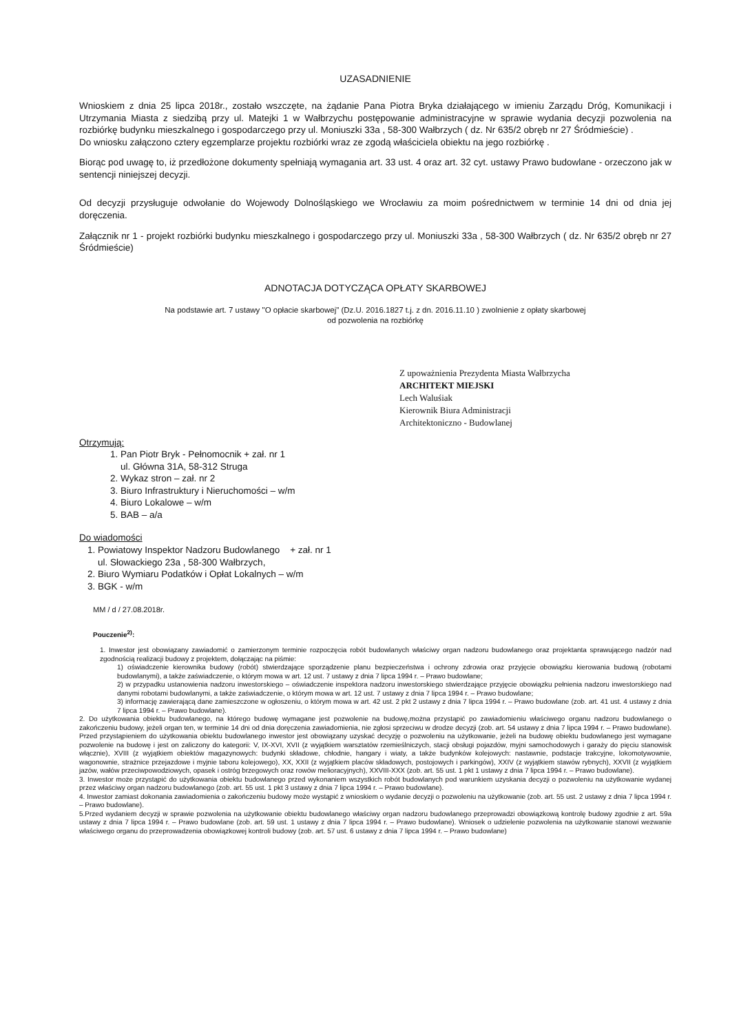UZASADNIENIE
Wnioskiem z dnia 25 lipca 2018r., zostało wszczęte, na żądanie Pana Piotra Bryka działającego w imieniu Zarządu Dróg, Komunikacji i Utrzymania Miasta z siedzibą przy ul. Matejki 1 w Wałbrzychu postępowanie administracyjne w sprawie wydania decyzji pozwolenia na rozbiórkę budynku mieszkalnego i gospodarczego przy ul. Moniuszki 33a , 58-300 Wałbrzych ( dz. Nr 635/2 obręb nr 27 Śródmieście) .
Do wniosku załączono cztery egzemplarze projektu rozbiórki wraz ze zgodą właściciela obiektu na jego rozbiórkę .
Biorąc pod uwagę to, iż przedłożone dokumenty spełniają wymagania art. 33 ust. 4 oraz art. 32 cyt. ustawy Prawo budowlane - orzeczono jak w sentencji niniejszej decyzji.
Od decyzji przysługuje odwołanie do Wojewody Dolnośląskiego we Wrocławiu za moim pośrednictwem w terminie 14 dni od dnia jej doręczenia.
Załącznik nr 1 - projekt rozbiórki budynku mieszkalnego i gospodarczego przy ul. Moniuszki 33a , 58-300 Wałbrzych ( dz. Nr 635/2 obręb nr 27 Śródmieście)
ADNOTACJA DOTYCZĄCA OPŁATY SKARBOWEJ
Na podstawie art. 7 ustawy "O opłacie skarbowej" (Dz.U. 2016.1827 t.j. z dn. 2016.11.10 ) zwolnienie z opłaty skarbowej
od pozwolenia na rozbiórkę
Z upoważnienia Prezydenta Miasta Wałbrzycha
ARCHITEKT MIEJSKI
Lech Waluśiak
Kierownik Biura Administracji
Architektoniczno - Budowlanej
Otrzymują:
1. Pan Piotr Bryk - Pełnomocnik + zał. nr 1
ul. Główna 31A, 58-312 Struga
2. Wykaz stron – zał. nr 2
3. Biuro Infrastruktury i Nieruchomości – w/m
4. Biuro Lokalowe – w/m
5. BAB – a/a
Do wiadomości
1. Powiatowy Inspektor Nadzoru Budowlanego + zał. nr 1
ul. Słowackiego 23a , 58-300 Wałbrzych,
2. Biuro Wymiaru Podatków i Opłat Lokalnych – w/m
3. BGK - w/m
MM / d / 27.08.2018r.
Pouczenie<sup>2)</sup>:
1. Inwestor jest obowiązany zawiadomić o zamierzonym terminie rozpoczęcia robót budowlanych właściwy organ nadzoru budowlanego oraz projektanta sprawującego nadzór nad zgodnością realizacji budowy z projektem, dołączając na piśmie:
1) oświadczenie kierownika budowy (robót) stwierdzające sporządzenie planu bezpieczeństwa i ochrony zdrowia oraz przyjęcie obowiązku kierowania budową (robotami budowlanymi), a także zaświadczenie, o którym mowa w art. 12 ust. 7 ustawy z dnia 7 lipca 1994 r. – Prawo budowlane;
2) w przypadku ustanowienia nadzoru inwestorskiego – oświadczenie inspektora nadzoru inwestorskiego stwierdzające przyjęcie obowiązku pełnienia nadzoru inwestorskiego nad danymi robotami budowlanymi, a także zaświadczenie, o którym mowa w art. 12 ust. 7 ustawy z dnia 7 lipca 1994 r. – Prawo budowlane;
3) informację zawierającą dane zamieszczone w ogłoszeniu, o którym mowa w art. 42 ust. 2 pkt 2 ustawy z dnia 7 lipca 1994 r. – Prawo budowlane (zob. art. 41 ust. 4 ustawy z dnia 7 lipca 1994 r. – Prawo budowlane).
2. Do użytkowania obiektu budowlanego, na którego budowę wymagane jest pozwolenie na budowę,można przystąpić po zawiadomieniu właściwego organu nadzoru budowlanego o zakończeniu budowy, jeżeli organ ten, w terminie 14 dni od dnia doręczenia zawiadomienia, nie zgłosi sprzeciwu w drodze decyzji (zob. art. 54 ustawy z dnia 7 lipca 1994 r. – Prawo budowlane). Przed przystąpieniem do użytkowania obiektu budowlanego inwestor jest obowiązany uzyskać decyzję o pozwoleniu na użytkowanie, jeżeli na budowę obiektu budowlanego jest wymagane pozwolenie na budowę i jest on zaliczony do kategorii: V, IX-XVI, XVII (z wyjątkiem warsztatów rzemieślniczych, stacji obsługi pojazdów, myjni samochodowych i garaży do pięciu stanowisk włącznie), XVIII (z wyjątkiem obiektów magazynowych: budynki składowe, chłodnie, hangary i wiaty, a także budynków kolejowych: nastawnie, podstacje trakcyjne, lokomotywownie, wagonownie, strażnice przejazdowe i myjnie taboru kolejowego), XX, XXII (z wyjątkiem placów składowych, postojowych i parkingów), XXIV (z wyjątkiem stawów rybnych), XXVII (z wyjątkiem jazów, wałów przeciwpowodziowych, opasek i ostróg brzegowych oraz rowów melioracyjnych), XXVIII-XXX (zob. art. 55 ust. 1 pkt 1 ustawy z dnia 7 lipca 1994 r. – Prawo budowlane).
3. Inwestor może przystąpić do użytkowania obiektu budowlanego przed wykonaniem wszystkich robót budowlanych pod warunkiem uzyskania decyzji o pozwoleniu na użytkowanie wydanej przez właściwy organ nadzoru budowlanego (zob. art. 55 ust. 1 pkt 3 ustawy z dnia 7 lipca 1994 r. – Prawo budowlane).
4. Inwestor zamiast dokonania zawiadomienia o zakończeniu budowy może wystąpić z wnioskiem o wydanie decyzji o pozwoleniu na użytkowanie (zob. art. 55 ust. 2 ustawy z dnia 7 lipca 1994 r. – Prawo budowlane).
5.Przed wydaniem decyzji w sprawie pozwolenia na użytkowanie obiektu budowlanego właściwy organ nadzoru budowlanego przeprowadzi obowiązkową kontrolę budowy zgodnie z art. 59a ustawy z dnia 7 lipca 1994 r. – Prawo budowlane (zob. art. 59 ust. 1 ustawy z dnia 7 lipca 1994 r. – Prawo budowlane). Wniosek o udzielenie pozwolenia na użytkowanie stanowi wezwanie właściwego organu do przeprowadzenia obowiązkowej kontroli budowy (zob. art. 57 ust. 6 ustawy z dnia 7 lipca 1994 r. – Prawo budowlane)